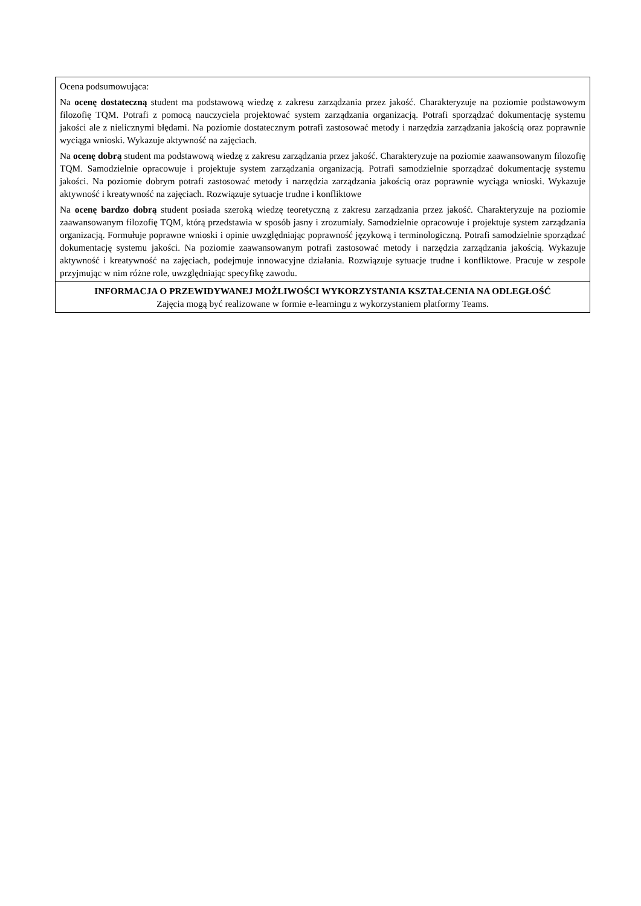| Ocena podsumowująca: Na ocenę dostateczną student ma podstawową wiedzę z zakresu zarządzania przez jakość. Charakteryzuje na poziomie podstawowym filozofię TQM. Potrafi z pomocą nauczyciela projektować system zarządzania organizacją. Potrafi sporządzać dokumentację systemu jakości ale z nielicznymi błędami. Na poziomie dostatecznym potrafi zastosować metody i narzędzia zarządzania jakością oraz poprawnie wyciąga wnioski. Wykazuje aktywność na zajęciach. Na ocenę dobrą student ma podstawową wiedzę z zakresu zarządzania przez jakość. Charakteryzuje na poziomie zaawansowanym filozofię TQM. Samodzielnie opracowuje i projektuje system zarządzania organizacją. Potrafi samodzielnie sporządzać dokumentację systemu jakości. Na poziomie dobrym potrafi zastosować metody i narzędzia zarządzania jakością oraz poprawnie wyciąga wnioski. Wykazuje aktywność i kreatywność na zajęciach. Rozwiązuje sytuacje trudne i konfliktowe Na ocenę bardzo dobrą student posiada szeroką wiedzę teoretyczną z zakresu zarządzania przez jakość. Charakteryzuje na poziomie zaawansowanym filozofię TQM, którą przedstawia w sposób jasny i zrozumiały. Samodzielnie opracowuje i projektuje system zarządzania organizacją. Formułuje poprawne wnioski i opinie uwzględniając poprawność językową i terminologiczną. Potrafi samodzielnie sporządzać dokumentację systemu jakości. Na poziomie zaawansowanym potrafi zastosować metody i narzędzia zarządzania jakością. Wykazuje aktywność i kreatywność na zajęciach, podejmuje innowacyjne działania. Rozwiązuje sytuacje trudne i konfliktowe. Pracuje w zespole przyjmując w nim różne role, uwzględniając specyfikę zawodu. |
| INFORMACJA O PRZEWIDYWANEJ MOŻLIWOŚCI WYKORZYSTANIA KSZTAŁCENIA NA ODLEGŁOŚĆ Zajęcia mogą być realizowane w formie e-learningu z wykorzystaniem platformy Teams. |